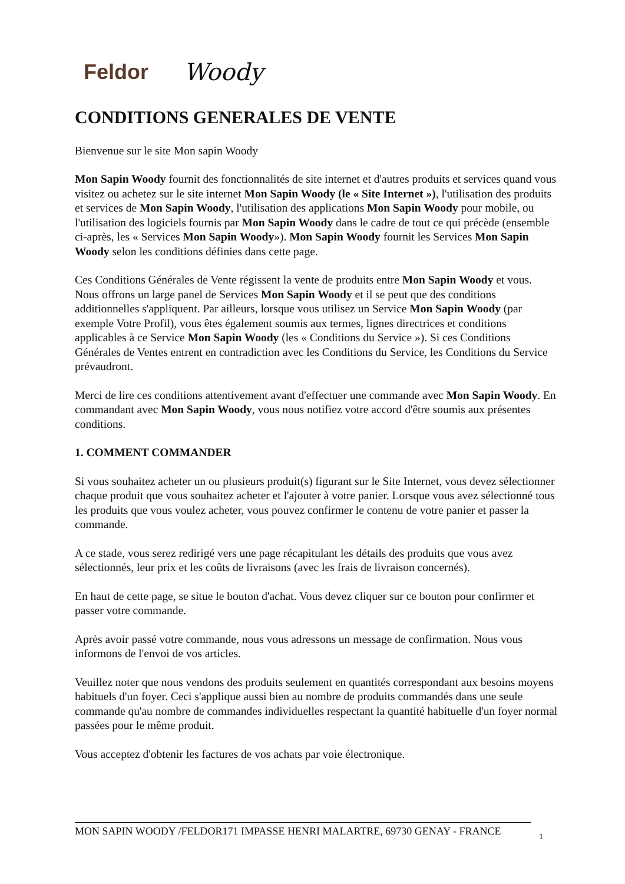Feldor Woody
CONDITIONS GENERALES DE VENTE
Bienvenue sur le site Mon sapin Woody
Mon Sapin Woody fournit des fonctionnalités de site internet et d'autres produits et services quand vous visitez ou achetez sur le site internet Mon Sapin Woody (le « Site Internet »), l'utilisation des produits et services de Mon Sapin Woody, l'utilisation des applications Mon Sapin Woody pour mobile, ou l'utilisation des logiciels fournis par Mon Sapin Woody dans le cadre de tout ce qui précède (ensemble ci-après, les « Services Mon Sapin Woody»). Mon Sapin Woody fournit les Services Mon Sapin Woody selon les conditions définies dans cette page.
Ces Conditions Générales de Vente régissent la vente de produits entre Mon Sapin Woody et vous. Nous offrons un large panel de Services Mon Sapin Woody et il se peut que des conditions additionnelles s'appliquent. Par ailleurs, lorsque vous utilisez un Service Mon Sapin Woody (par exemple Votre Profil), vous êtes également soumis aux termes, lignes directrices et conditions applicables à ce Service Mon Sapin Woody (les « Conditions du Service »). Si ces Conditions Générales de Ventes entrent en contradiction avec les Conditions du Service, les Conditions du Service prévaudront.
Merci de lire ces conditions attentivement avant d'effectuer une commande avec Mon Sapin Woody. En commandant avec Mon Sapin Woody, vous nous notifiez votre accord d'être soumis aux présentes conditions.
1. COMMENT COMMANDER
Si vous souhaitez acheter un ou plusieurs produit(s) figurant sur le Site Internet, vous devez sélectionner chaque produit que vous souhaitez acheter et l'ajouter à votre panier. Lorsque vous avez sélectionné tous les produits que vous voulez acheter, vous pouvez confirmer le contenu de votre panier et passer la commande.
A ce stade, vous serez redirigé vers une page récapitulant les détails des produits que vous avez sélectionnés, leur prix et les coûts de livraisons (avec les frais de livraison concernés).
En haut de cette page, se situe le bouton d'achat. Vous devez cliquer sur ce bouton pour confirmer et passer votre commande.
Après avoir passé votre commande, nous vous adressons un message de confirmation. Nous vous informons de l'envoi de vos articles.
Veuillez noter que nous vendons des produits seulement en quantités correspondant aux besoins moyens habituels d'un foyer. Ceci s'applique aussi bien au nombre de produits commandés dans une seule commande qu'au nombre de commandes individuelles respectant la quantité habituelle d'un foyer normal passées pour le même produit.
Vous acceptez d'obtenir les factures de vos achats par voie électronique.
MON SAPIN WOODY /FELDOR171 IMPASSE HENRI MALARTRE, 69730 GENAY - FRANCE
1